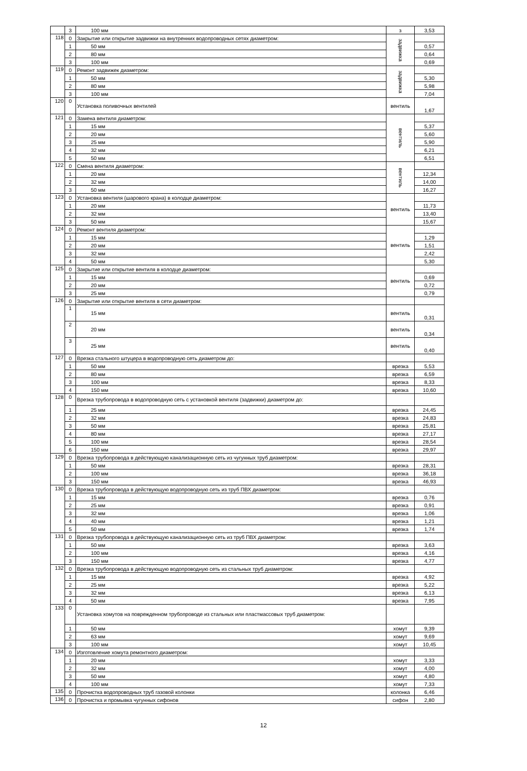| | 3 | 100 мм | з | 3,53 |
| 118 | 0 | Закрытие или открытие задвижки на внутренних водопроводных сетях диаметром: | задвижка | |
| | 1 | 50 мм | | 0,57 |
| | 2 | 80 мм | | 0,64 |
| | 3 | 100 мм | | 0,69 |
| 119 | 0 | Ремонт задвижек диаметром: | задвижка | |
| | 1 | 50 мм | | 5,30 |
| | 2 | 80 мм | | 5,98 |
| | 3 | 100 мм | | 7,04 |
| 120 | 0 | Установка поливочных вентилей | вентиль | 1,67 |
| 121 | 0 | Замена вентиля диаметром: | вентиль | |
| | 1 | 15 мм | | 5,37 |
| | 2 | 20 мм | | 5,60 |
| | 3 | 25 мм | | 5,90 |
| | 4 | 32 мм | | 6,21 |
| | 5 | 50 мм | | 6,51 |
| 122 | 0 | Смена вентиля диаметром: | вентиль | |
| | 1 | 20 мм | | 12,34 |
| | 2 | 32 мм | | 14,00 |
| | 3 | 50 мм | | 16,27 |
| 123 | 0 | Установка вентиля (шарового крана) в колодце диаметром: | вентиль | |
| | 1 | 20 мм | | 11,73 |
| | 2 | 32 мм | | 13,40 |
| | 3 | 50 мм | | 15,67 |
| 124 | 0 | Ремонт вентиля диаметром: | вентиль | |
| | 1 | 15 мм | | 1,29 |
| | 2 | 20 мм | | 1,51 |
| | 3 | 32 мм | | 2,42 |
| | 4 | 50 мм | | 5,30 |
| 125 | 0 | Закрытие или открытие вентиля в колодце диаметром: | вентиль | |
| | 1 | 15 мм | | 0,69 |
| | 2 | 20 мм | | 0,72 |
| | 3 | 25 мм | | 0,79 |
| 126 | 0 | Закрытие или открытие вентиля в сети диаметром: | | |
| | 1 | 15 мм | вентиль | 0,31 |
| | 2 | 20 мм | вентиль | 0,34 |
| | 3 | 25 мм | вентиль | 0,40 |
| 127 | 0 | Врезка стального штуцера в водопроводную сеть диаметром до: | | |
| | 1 | 50 мм | врезка | 5,53 |
| | 2 | 80 мм | врезка | 6,59 |
| | 3 | 100 мм | врезка | 8,33 |
| | 4 | 150 мм | врезка | 10,60 |
| 128 | 0 | Врезка трубопровода в водопроводную сеть с установкой вентиля (задвижки) диаметром до: | | |
| | 1 | 25 мм | врезка | 24,45 |
| | 2 | 32 мм | врезка | 24,83 |
| | 3 | 50 мм | врезка | 25,81 |
| | 4 | 80 мм | врезка | 27,17 |
| | 5 | 100 мм | врезка | 28,54 |
| | 6 | 150 мм | врезка | 29,97 |
| 129 | 0 | Врезка трубопровода в действующую канализационную сеть из чугунных труб диаметром: | | |
| | 1 | 50 мм | врезка | 28,31 |
| | 2 | 100 мм | врезка | 36,18 |
| | 3 | 150 мм | врезка | 46,93 |
| 130 | 0 | Врезка трубопровода в действующую водопроводную сеть из труб ПВХ диаметром: | | |
| | 1 | 15 мм | врезка | 0,76 |
| | 2 | 25 мм | врезка | 0,91 |
| | 3 | 32 мм | врезка | 1,06 |
| | 4 | 40 мм | врезка | 1,21 |
| | 5 | 50 мм | врезка | 1,74 |
| 131 | 0 | Врезка трубопровода в действующую канализационную сеть из труб ПВХ диаметром: | | |
| | 1 | 50 мм | врезка | 3,63 |
| | 2 | 100 мм | врезка | 4,16 |
| | 3 | 150 мм | врезка | 4,77 |
| 132 | 0 | Врезка трубопровода в действующую водопроводную сеть из стальных труб диаметром: | | |
| | 1 | 15 мм | врезка | 4,92 |
| | 2 | 25 мм | врезка | 5,22 |
| | 3 | 32 мм | врезка | 6,13 |
| | 4 | 50 мм | врезка | 7,95 |
| 133 | 0 | Установка хомутов на поврежденном трубопроводе из стальных или пластмассовых труб диаметром: | | |
| | 1 | 50 мм | хомут | 9,39 |
| | 2 | 63 мм | хомут | 9,69 |
| | 3 | 100 мм | хомут | 10,45 |
| 134 | 0 | Изготовление хомута ремонтного диаметром: | | |
| | 1 | 20 мм | хомут | 3,33 |
| | 2 | 32 мм | хомут | 4,00 |
| | 3 | 50 мм | хомут | 4,80 |
| | 4 | 100 мм | хомут | 7,33 |
| 135 | 0 | Прочистка водопроводных труб газовой колонки | колонка | 6,46 |
| 136 | 0 | Прочистка и промывка чугунных сифонов | сифон | 2,80 |
12